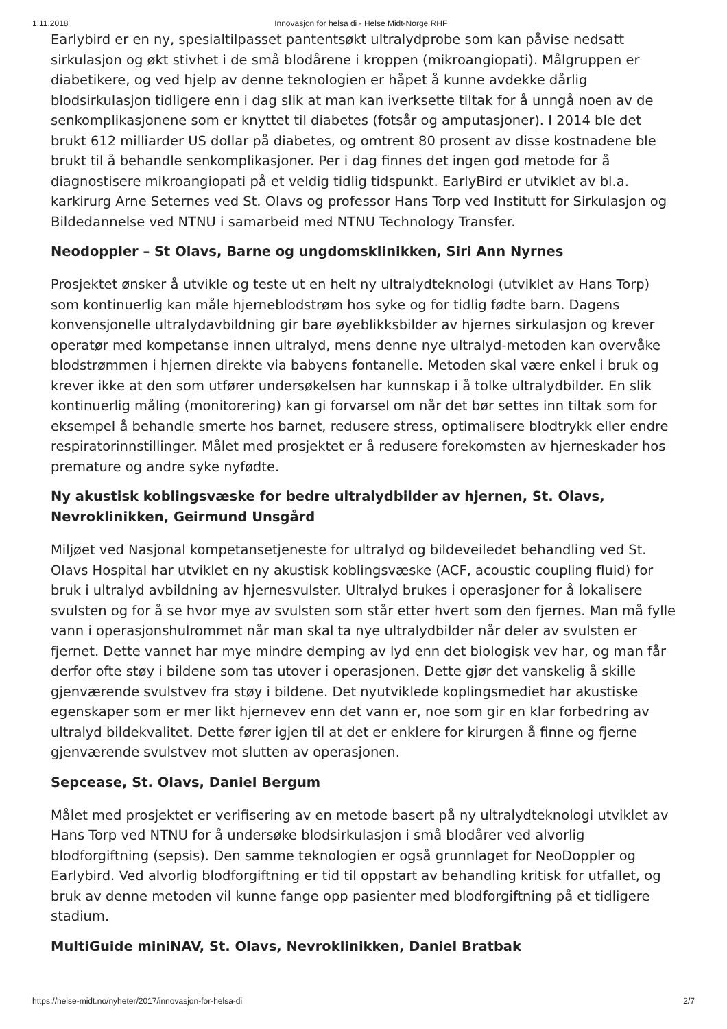1.11.2018 Innovasjon for helsa di - Helse Midt-Norge RHF
Earlybird er en ny, spesialtilpasset pantentsøkt ultralydprobe som kan påvise nedsatt sirkulasjon og økt stivhet i de små blodårene i kroppen (mikroangiopati). Målgruppen er diabetikere, og ved hjelp av denne teknologien er håpet å kunne avdekke dårlig blodsirkulasjon tidligere enn i dag slik at man kan iverksette tiltak for å unngå noen av de senkomplikasjonene som er knyttet til diabetes (fotsår og amputasjoner). I 2014 ble det brukt 612 milliarder US dollar på diabetes, og omtrent 80 prosent av disse kostnadene ble brukt til å behandle senkomplikasjoner. Per i dag finnes det ingen god metode for å diagnostisere mikroangiopati på et veldig tidlig tidspunkt. EarlyBird er utviklet av bl.a. karkirurg Arne Seternes ved St. Olavs og professor Hans Torp ved Institutt for Sirkulasjon og Bildedannelse ved NTNU i samarbeid med NTNU Technology Transfer.
Neodoppler – St Olavs, Barne og ungdomsklinikken, Siri Ann Nyrnes
Prosjektet ønsker å utvikle og teste ut en helt ny ultralydteknologi (utviklet av Hans Torp) som kontinuerlig kan måle hjerneblodstrøm hos syke og for tidlig fødte barn. Dagens konvensjonelle ultralydavbildning gir bare øyeblikksbilder av hjernes sirkulasjon og krever operatør med kompetanse innen ultralyd, mens denne nye ultralyd-metoden kan overvåke blodstrømmen i hjernen direkte via babyens fontanelle. Metoden skal være enkel i bruk og krever ikke at den som utfører undersøkelsen har kunnskap i å tolke ultralydbilder. En slik kontinuerlig måling (monitorering) kan gi forvarsel om når det bør settes inn tiltak som for eksempel å behandle smerte hos barnet, redusere stress, optimalisere blodtrykk eller endre respiratorinnstillinger. Målet med prosjektet er å redusere forekomsten av hjerneskader hos premature og andre syke nyfødte.
Ny akustisk koblingsvæske for bedre ultralydbilder av hjernen, St. Olavs, Nevroklinikken, Geirmund Unsgård
Miljøet ved Nasjonal kompetansetjeneste for ultralyd og bildeveiledet behandling ved St. Olavs Hospital har utviklet en ny akustisk koblingsvæske (ACF, acoustic coupling fluid) for bruk i ultralyd avbildning av hjernesvulster. Ultralyd brukes i operasjoner for å lokalisere svulsten og for å se hvor mye av svulsten som står etter hvert som den fjernes. Man må fylle vann i operasjonshulrommet når man skal ta nye ultralydbilder når deler av svulsten er fjernet. Dette vannet har mye mindre demping av lyd enn det biologisk vev har, og man får derfor ofte støy i bildene som tas utover i operasjonen. Dette gjør det vanskelig å skille gjenværende svulstvev fra støy i bildene. Det nyutviklede koplingsmediet har akustiske egenskaper som er mer likt hjernevev enn det vann er, noe som gir en klar forbedring av ultralyd bildekvalitet. Dette fører igjen til at det er enklere for kirurgen å finne og fjerne gjenværende svulstvev mot slutten av operasjonen.
Sepcease, St. Olavs, Daniel Bergum
Målet med prosjektet er verifisering av en metode basert på ny ultralydteknologi utviklet av Hans Torp ved NTNU for å undersøke blodsirkulasjon i små blodårer ved alvorlig blodforgiftning (sepsis). Den samme teknologien er også grunnlaget for NeoDoppler og Earlybird. Ved alvorlig blodforgiftning er tid til oppstart av behandling kritisk for utfallet, og bruk av denne metoden vil kunne fange opp pasienter med blodforgiftning på et tidligere stadium.
MultiGuide miniNAV, St. Olavs, Nevroklinikken, Daniel Bratbak
https://helse-midt.no/nyheter/2017/innovasjon-for-helsa-di 2/7